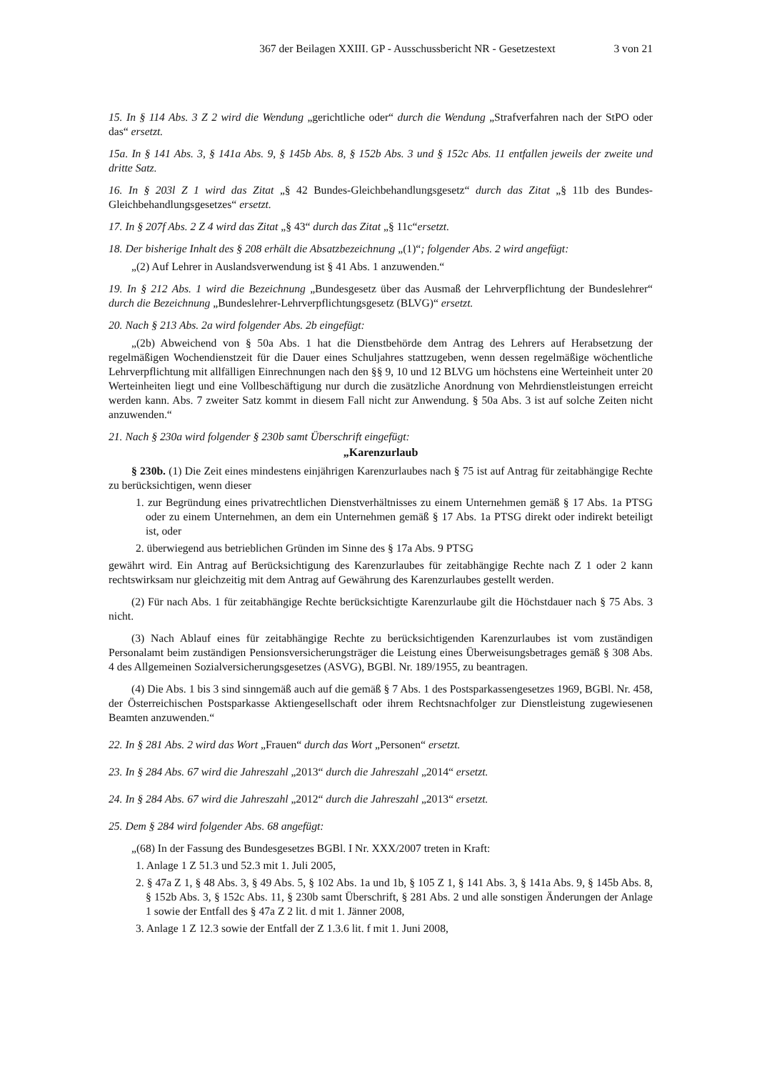367 der Beilagen XXIII. GP - Ausschussbericht NR - Gesetzestext 3 von 21
15. In § 114 Abs. 3 Z 2 wird die Wendung „gerichtliche oder“ durch die Wendung „Strafverfahren nach der StPO oder das“ ersetzt.
15a. In § 141 Abs. 3, § 141a Abs. 9, § 145b Abs. 8, § 152b Abs. 3 und § 152c Abs. 11 entfallen jeweils der zweite und dritte Satz.
16. In § 203l Z 1 wird das Zitat „§ 42 Bundes-Gleichbehandlungsgesetz“ durch das Zitat „§ 11b des Bundes-Gleichbehandlungsgesetzes“ ersetzt.
17. In § 207f Abs. 2 Z 4 wird das Zitat „§ 43“ durch das Zitat „§ 11c“ersetzt.
18. Der bisherige Inhalt des § 208 erhält die Absatzbezeichnung „(1)“; folgender Abs. 2 wird angefügt:
„(2) Auf Lehrer in Auslandsverwendung ist § 41 Abs. 1 anzuwenden.“
19. In § 212 Abs. 1 wird die Bezeichnung „Bundesgesetz über das Ausmaß der Lehrverpflichtung der Bundeslehrer“ durch die Bezeichnung „Bundeslehrer-Lehrverpflichtungsgesetz (BLVG)“ ersetzt.
20. Nach § 213 Abs. 2a wird folgender Abs. 2b eingefügt:
„(2b) Abweichend von § 50a Abs. 1 hat die Dienstbehörde dem Antrag des Lehrers auf Herabsetzung der regelmäßigen Wochendienstzeit für die Dauer eines Schuljahres stattzugeben, wenn dessen regelmäßige wöchentliche Lehrverpflichtung mit allfälligen Einrechnungen nach den §§ 9, 10 und 12 BLVG um höchstens eine Werteinheit unter 20 Werteinheiten liegt und eine Vollbeschäftigung nur durch die zusätzliche Anordnung von Mehrdienstleistungen erreicht werden kann. Abs. 7 zweiter Satz kommt in diesem Fall nicht zur Anwendung. § 50a Abs. 3 ist auf solche Zeiten nicht anzuwenden.“
21. Nach § 230a wird folgender § 230b samt Überschrift eingefügt:
„Karenzurlaub
§ 230b. (1) Die Zeit eines mindestens einjährigen Karenzurlaubes nach § 75 ist auf Antrag für zeitabhängige Rechte zu berücksichtigen, wenn dieser
1. zur Begründung eines privatrechtlichen Dienstverhältnisses zu einem Unternehmen gemäß § 17 Abs. 1a PTSG oder zu einem Unternehmen, an dem ein Unternehmen gemäß § 17 Abs. 1a PTSG direkt oder indirekt beteiligt ist, oder
2. überwiegend aus betrieblichen Gründen im Sinne des § 17a Abs. 9 PTSG
gewährt wird. Ein Antrag auf Berücksichtigung des Karenzurlaubes für zeitabhängige Rechte nach Z 1 oder 2 kann rechtswirksam nur gleichzeitig mit dem Antrag auf Gewährung des Karenzurlaubes gestellt werden.
(2) Für nach Abs. 1 für zeitabhängige Rechte berücksichtigte Karenzurlaube gilt die Höchstdauer nach § 75 Abs. 3 nicht.
(3) Nach Ablauf eines für zeitabhängige Rechte zu berücksichtigenden Karenzurlaubes ist vom zuständigen Personalamt beim zuständigen Pensionsversicherungsträger die Leistung eines Überweisungsbetrages gemäß § 308 Abs. 4 des Allgemeinen Sozialversicherungsgesetzes (ASVG), BGBl. Nr. 189/1955, zu beantragen.
(4) Die Abs. 1 bis 3 sind sinngemäß auch auf die gemäß § 7 Abs. 1 des Postsparkassengesetzes 1969, BGBl. Nr. 458, der Österreichischen Postsparkasse Aktiengesellschaft oder ihrem Rechtsnachfolger zur Dienstleistung zugewiesenen Beamten anzuwenden.“
22. In § 281 Abs. 2 wird das Wort „Frauen“ durch das Wort „Personen“ ersetzt.
23. In § 284 Abs. 67 wird die Jahreszahl „2013“ durch die Jahreszahl „2014“ ersetzt.
24. In § 284 Abs. 67 wird die Jahreszahl „2012“ durch die Jahreszahl „2013“ ersetzt.
25. Dem § 284 wird folgender Abs. 68 angefügt:
„(68) In der Fassung des Bundesgesetzes BGBl. I Nr. XXX/2007 treten in Kraft:
1. Anlage 1 Z 51.3 und 52.3 mit 1. Juli 2005,
2. § 47a Z 1, § 48 Abs. 3, § 49 Abs. 5, § 102 Abs. 1a und 1b, § 105 Z 1, § 141 Abs. 3, § 141a Abs. 9, § 145b Abs. 8, § 152b Abs. 3, § 152c Abs. 11, § 230b samt Überschrift, § 281 Abs. 2 und alle sonstigen Änderungen der Anlage 1 sowie der Entfall des § 47a Z 2 lit. d mit 1. Jänner 2008,
3. Anlage 1 Z 12.3 sowie der Entfall der Z 1.3.6 lit. f mit 1. Juni 2008,